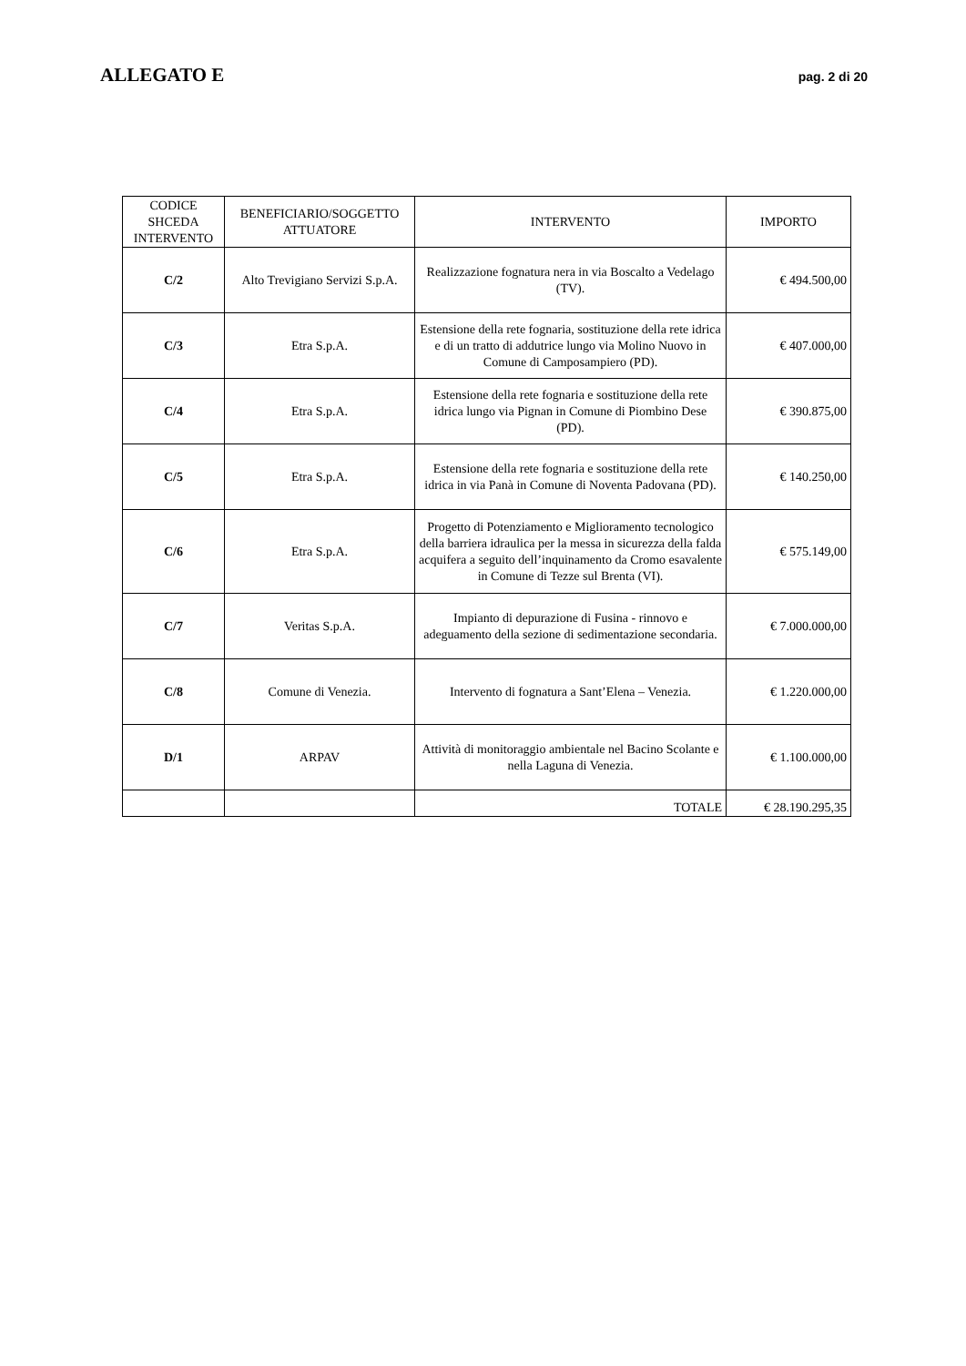ALLEGATO E pag. 2 di 20
| CODICE SHCEDA INTERVENTO | BENEFICIARIO/SOGGETTO ATTUATORE | INTERVENTO | IMPORTO |
| --- | --- | --- | --- |
| C/2 | Alto Trevigiano Servizi S.p.A. | Realizzazione fognatura nera in via Boscalto a Vedelago (TV). | € 494.500,00 |
| C/3 | Etra S.p.A. | Estensione della rete fognaria, sostituzione della rete idrica e di un tratto di addutrice lungo via Molino Nuovo in Comune di Camposampiero (PD). | € 407.000,00 |
| C/4 | Etra S.p.A. | Estensione della rete fognaria e sostituzione della rete idrica lungo via Pignan in Comune di Piombino Dese (PD). | € 390.875,00 |
| C/5 | Etra S.p.A. | Estensione della rete fognaria e sostituzione della rete idrica in via Panà in Comune di Noventa Padovana (PD). | € 140.250,00 |
| C/6 | Etra S.p.A. | Progetto di Potenziamento e Miglioramento tecnologico della barriera idraulica per la messa in sicurezza della falda acquifera a seguito dell’inquinamento da Cromo esavalente in Comune di Tezze sul Brenta (VI). | € 575.149,00 |
| C/7 | Veritas S.p.A. | Impianto di depurazione di Fusina - rinnovo e adeguamento della sezione di sedimentazione secondaria. | € 7.000.000,00 |
| C/8 | Comune di Venezia. | Intervento di fognatura a Sant’Elena – Venezia. | € 1.220.000,00 |
| D/1 | ARPAV | Attività di monitoraggio ambientale nel Bacino Scolante e nella Laguna di Venezia. | € 1.100.000,00 |
| | | TOTALE | € 28.190.295,35 |